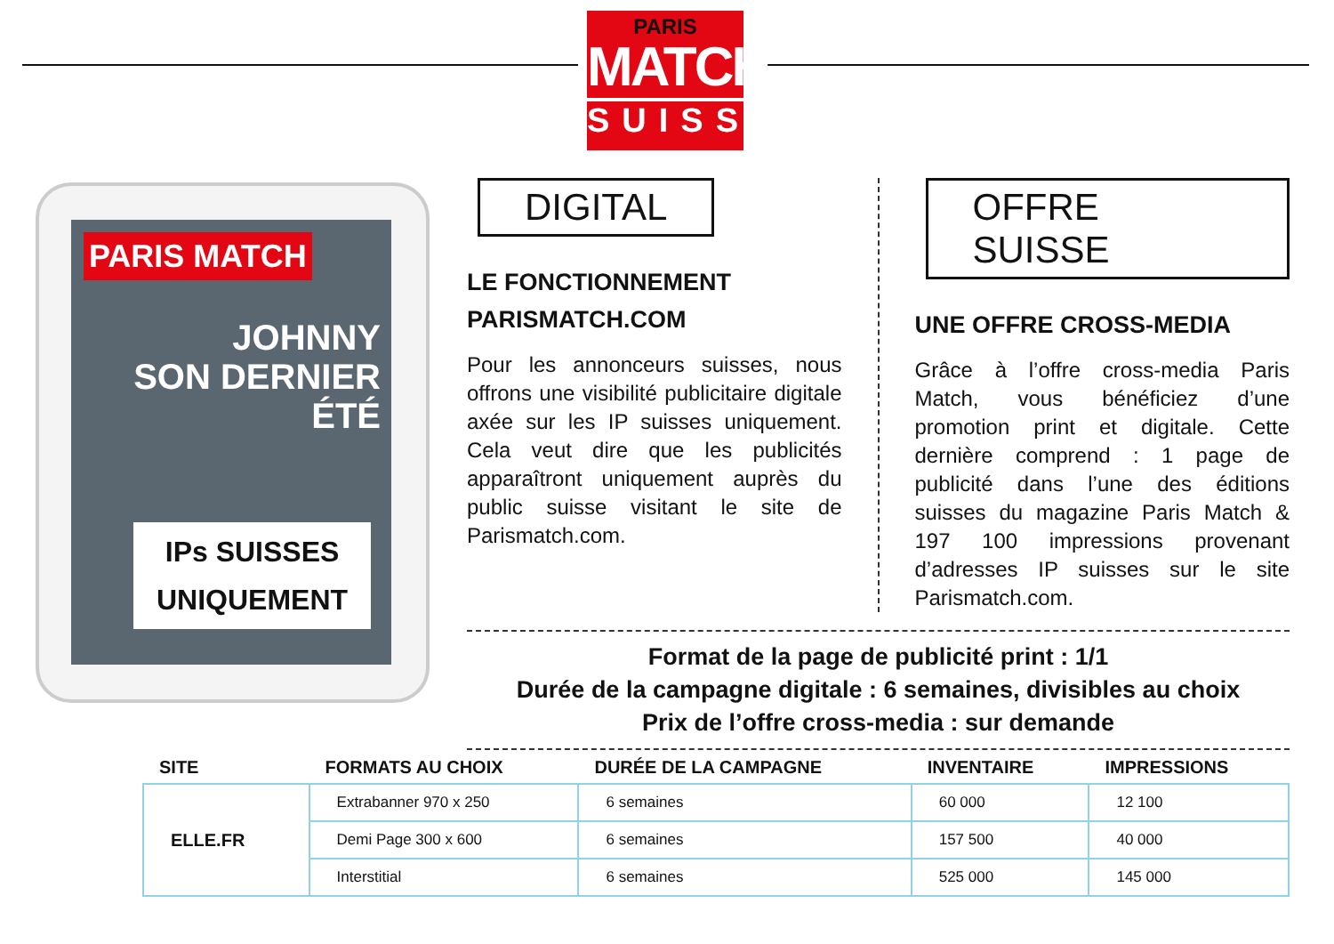PARIS
MATCH
SUISSE
PARIS MATCH
JOHNNY
SON DERNIER ÉTÉ
IPs SUISSES
UNIQUEMENT
DIGITAL
LE FONCTIONNEMENT
PARISMATCH.COM
Pour les annonceurs suisses, nous offrons une visibilité publicitaire digitale axée sur les IP suisses uniquement. Cela veut dire que les publicités apparaîtront uniquement auprès du public suisse visitant le site de Parismatch.com.
OFFRE SUISSE
UNE OFFRE CROSS-MEDIA
Grâce à l’offre cross-media Paris Match, vous bénéficiez d’une promotion print et digitale. Cette dernière comprend : 1 page de publicité dans l’une des éditions suisses du magazine Paris Match & 197 100 impressions provenant d’adresses IP suisses sur le site Parismatch.com.
Format de la page de publicité print : 1/1
Durée de la campagne digitale : 6 semaines, divisibles au choix
Prix de l’offre cross-media : sur demande
| SITE | FORMATS AU CHOIX | DURÉE DE LA CAMPAGNE | INVENTAIRE | IMPRESSIONS |
| --- | --- | --- | --- | --- |
| ELLE.FR | Extrabanner 970 x 250 | 6 semaines | 60 000 | 12 100 |
| | Demi Page 300 x 600 | 6 semaines | 157 500 | 40 000 |
| | Interstitial | 6 semaines | 525 000 | 145 000 |